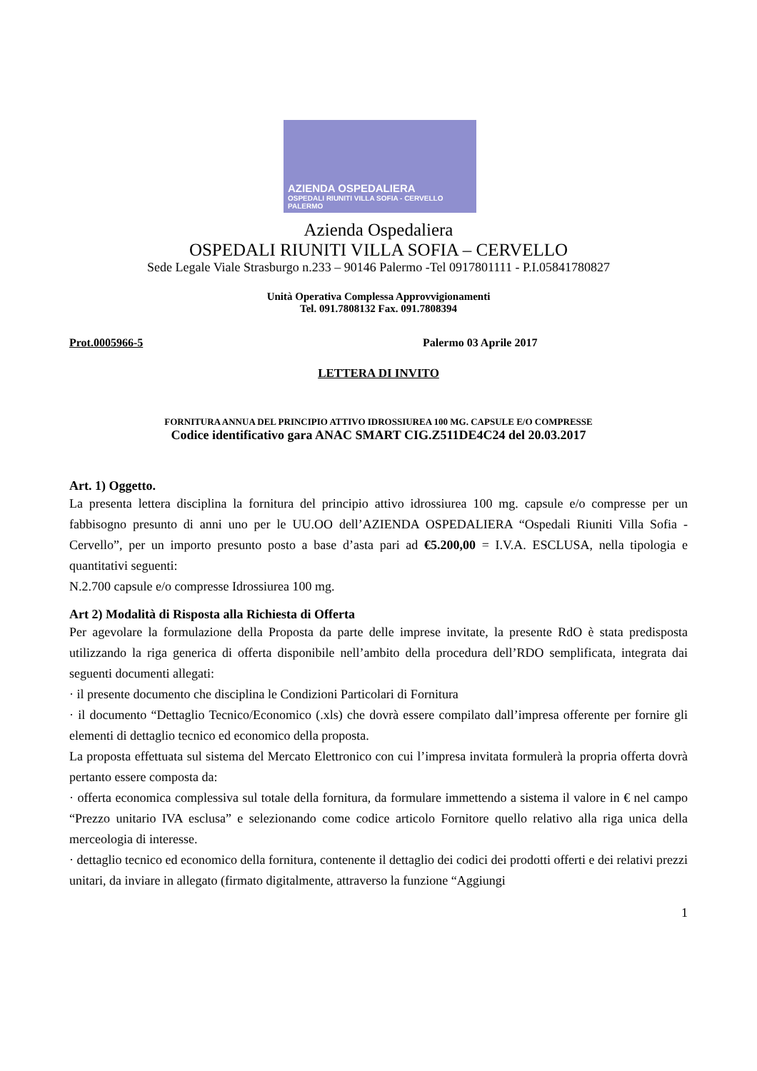AZIENDA OSPEDALIERA
OSPEDALI RIUNITI VILLA SOFIA - CERVELLO PALERMO
Azienda Ospedaliera
OSPEDALI RIUNITI VILLA SOFIA – CERVELLO
Sede Legale Viale Strasburgo n.233 – 90146 Palermo -Tel 0917801111 - P.I.05841780827
Unità Operativa Complessa Approvvigionamenti
Tel. 091.7808132 Fax. 091.7808394
Prot.0005966-5 Palermo 03 Aprile 2017
LETTERA DI INVITO
FORNITURA ANNUA DEL PRINCIPIO ATTIVO IDROSSIUREA 100 MG. CAPSULE E/O COMPRESSE
Codice identificativo gara ANAC SMART CIG.Z511DE4C24 del 20.03.2017
Art. 1) Oggetto.
La presenta lettera disciplina la fornitura del principio attivo idrossiurea 100 mg. capsule e/o compresse per un fabbisogno presunto di anni uno per le UU.OO dell’AZIENDA OSPEDALIERA “Ospedali Riuniti Villa Sofia - Cervello”, per un importo presunto posto a base d’asta pari ad €5.200,00 = I.V.A. ESCLUSA, nella tipologia e quantitativi seguenti:
N.2.700 capsule e/o compresse Idrossiurea 100 mg.
Art 2) Modalità di Risposta alla Richiesta di Offerta
Per agevolare la formulazione della Proposta da parte delle imprese invitate, la presente RdO è stata predisposta utilizzando la riga generica di offerta disponibile nell’ambito della procedura dell’RDO semplificata, integrata dai seguenti documenti allegati:
· il presente documento che disciplina le Condizioni Particolari di Fornitura
· il documento “Dettaglio Tecnico/Economico (.xls) che dovrà essere compilato dall’impresa offerente per fornire gli elementi di dettaglio tecnico ed economico della proposta.
La proposta effettuata sul sistema del Mercato Elettronico con cui l’impresa invitata formulerà la propria offerta dovrà pertanto essere composta da:
· offerta economica complessiva sul totale della fornitura, da formulare immettendo a sistema il valore in € nel campo “Prezzo unitario IVA esclusa” e selezionando come codice articolo Fornitore quello relativo alla riga unica della merceologia di interesse.
· dettaglio tecnico ed economico della fornitura, contenente il dettaglio dei codici dei prodotti offerti e dei relativi prezzi unitari, da inviare in allegato (firmato digitalmente, attraverso la funzione “Aggiungi
1